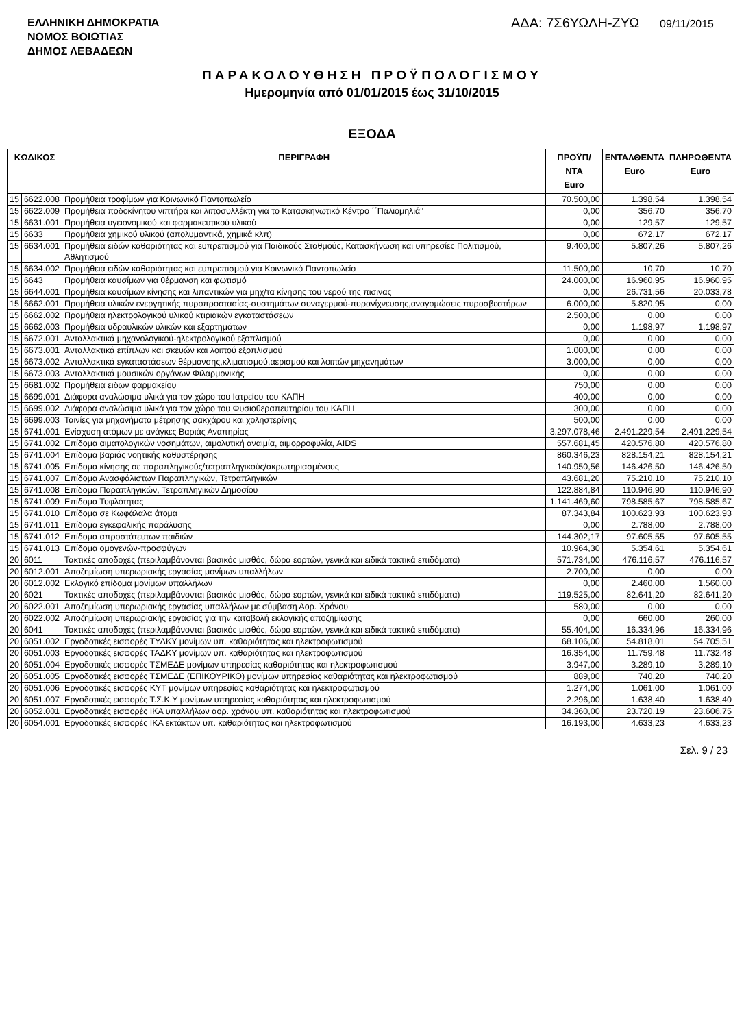ΕΛΛΗΝΙΚΗ ΔΗΜΟΚΡΑΤΙΑ
ΝΟΜΟΣ ΒΟΙΩΤΙΑΣ
ΔΗΜΟΣ ΛΕΒΑΔΕΩΝ
ΑΔΑ: 7Σ6ΥΩΛΗ-ΖΥΩ 09/11/2015
ΠΑΡΑΚΟΛΟΥΘΗΣΗ ΠΡΟΫΠΟΛΟΓΙΣΜΟΥ
Ημερομηνία από 01/01/2015 έως 31/10/2015
ΕΞΟΔΑ
| ΚΩΔΙΚΟΣ | | ΠΕΡΙΓΡΑΦΗ | ΠΡΟΫΠ/ΝΤΑ Euro | ΕΝΤΑΛΘΕΝΤΑ Euro | ΠΛΗΡΩΘΕΝΤΑ Euro |
| --- | --- | --- | --- | --- | --- |
| 15 | 6622.008 | Προμήθεια τροφίμων για Κοινωνικό Παντοπωλείο | 70.500,00 | 1.398,54 | 1.398,54 |
| 15 | 6622.009 | Προμήθεια ποδοκίνητου νιπτήρα και λιποσυλλέκτη για το Κατασκηνωτικό Κέντρο ΄΄Παλιομηλιά'' | 0,00 | 356,70 | 356,70 |
| 15 | 6631.001 | Προμήθεια υγειονομικού και φαρμακευτικού υλικού | 0,00 | 129,57 | 129,57 |
| 15 | 6633 | Προμήθεια χημικού υλικού (απολυμαντικά, χημικά κλπ) | 0,00 | 672,17 | 672,17 |
| 15 | 6634.001 | Προμήθεια ειδών καθαριότητας και ευπρεπισμού για Παιδικούς Σταθμούς, Κατασκήνωση και υπηρεσίες Πολιτισμού, Αθλητισμού | 9.400,00 | 5.807,26 | 5.807,26 |
| 15 | 6634.002 | Προμήθεια ειδών καθαριότητας και ευπρεπισμού για Κοινωνικό Παντοπωλείο | 11.500,00 | 10,70 | 10,70 |
| 15 | 6643 | Προμήθεια καυσίμων για θέρμανση και φωτισμό | 24.000,00 | 16.960,95 | 16.960,95 |
| 15 | 6644.001 | Προμήθεια καυσίμων κίνησης και λιπαντικών για μηχ/τα κίνησης του νερού της πισινας | 0,00 | 26.731,56 | 20.033,78 |
| 15 | 6662.001 | Προμήθεια υλικών ενεργητικής πυροπροστασίας-συστημάτων συναγερμού-πυρανίχνευσης,αναγομώσεις πυροσβεστήρων | 6.000,00 | 5.820,95 | 0,00 |
| 15 | 6662.002 | Προμήθεια ηλεκτρολογικού υλικού κτιριακών εγκαταστάσεων | 2.500,00 | 0,00 | 0,00 |
| 15 | 6662.003 | Προμήθεια υδραυλικών υλικών και εξαρτημάτων | 0,00 | 1.198,97 | 1.198,97 |
| 15 | 6672.001 | Ανταλλακτικά μηχανολογικού-ηλεκτρολογικού εξοπλισμού | 0,00 | 0,00 | 0,00 |
| 15 | 6673.001 | Ανταλλακτικά επίπλων και σκευών και λοιπού εξοπλισμού | 1.000,00 | 0,00 | 0,00 |
| 15 | 6673.002 | Ανταλλακτικά εγκαταστάσεων θέρμανσης,κλιματισμού,αερισμού και λοιπών μηχανημάτων | 3.000,00 | 0,00 | 0,00 |
| 15 | 6673.003 | Ανταλλακτικά μουσικών οργάνων Φιλαρμονικής | 0,00 | 0,00 | 0,00 |
| 15 | 6681.002 | Προμήθεια ειδων φαρμακείου | 750,00 | 0,00 | 0,00 |
| 15 | 6699.001 | Διάφορα αναλώσιμα υλικά για τον χώρο του Ιατρείου του ΚΑΠΗ | 400,00 | 0,00 | 0,00 |
| 15 | 6699.002 | Διάφορα αναλώσιμα υλικά για τον χώρο του Φυσιοθεραπευτηρίου του ΚΑΠΗ | 300,00 | 0,00 | 0,00 |
| 15 | 6699.003 | Ταινίες για μηχανήματα μέτρησης σακχάρου και χοληστερίνης | 500,00 | 0,00 | 0,00 |
| 15 | 6741.001 | Ενίσχυση ατόμων με ανάγκες Βαριάς Αναπηρίας | 3.297.078,46 | 2.491.229,54 | 2.491.229,54 |
| 15 | 6741.002 | Επίδομα αιματολογικών νοσημάτων, αιμολυτική αναιμία, αιμορροφυλία, AIDS | 557.681,45 | 420.576,80 | 420.576,80 |
| 15 | 6741.004 | Επίδομα βαριάς νοητικής καθυστέρησης | 860.346,23 | 828.154,21 | 828.154,21 |
| 15 | 6741.005 | Επίδομα κίνησης σε παραπληγικούς/τετραπληγικούς/ακρωτηριασμένους | 140.950,56 | 146.426,50 | 146.426,50 |
| 15 | 6741.007 | Επίδομα Ανασφάλιστων Παραπληγικών, Τετραπληγικών | 43.681,20 | 75.210,10 | 75.210,10 |
| 15 | 6741.008 | Επίδομα Παραπληγικών, Τετραπληγικών Δημοσίου | 122.884,84 | 110.946,90 | 110.946,90 |
| 15 | 6741.009 | Επίδομα Τυφλότητας | 1.141.469,60 | 798.585,67 | 798.585,67 |
| 15 | 6741.010 | Επίδομα σε Κωφάλαλα άτομα | 87.343,84 | 100.623,93 | 100.623,93 |
| 15 | 6741.011 | Επίδομα εγκεφαλικής παράλυσης | 0,00 | 2.788,00 | 2.788,00 |
| 15 | 6741.012 | Επίδομα απροστάτευτων παιδιών | 144.302,17 | 97.605,55 | 97.605,55 |
| 15 | 6741.013 | Επίδομα ομογενών-προσφύγων | 10.964,30 | 5.354,61 | 5.354,61 |
| 20 | 6011 | Τακτικές αποδοχές (περιλαμβάνονται βασικός μισθός, δώρα εορτών, γενικά και ειδικά τακτικά επιδόματα) | 571.734,00 | 476.116,57 | 476.116,57 |
| 20 | 6012.001 | Αποζημίωση υπερωριακής εργασίας μονίμων υπαλλήλων | 2.700,00 | 0,00 | 0,00 |
| 20 | 6012.002 | Εκλογικό επίδομα μονίμων υπαλλήλων | 0,00 | 2.460,00 | 1.560,00 |
| 20 | 6021 | Τακτικές αποδοχές (περιλαμβάνονται βασικός μισθός, δώρα εορτών, γενικά και ειδικά τακτικά επιδόματα) | 119.525,00 | 82.641,20 | 82.641,20 |
| 20 | 6022.001 | Αποζημίωση υπερωριακής εργασίας υπαλλήλων με σύμβαση Αορ. Χρόνου | 580,00 | 0,00 | 0,00 |
| 20 | 6022.002 | Αποζημίωση υπερωριακής εργασίας για την καταβολή εκλογικής αποζημίωσης | 0,00 | 660,00 | 260,00 |
| 20 | 6041 | Τακτικές αποδοχές (περιλαμβάνονται βασικός μισθός, δώρα εορτών, γενικά και ειδικά τακτικά επιδόματα) | 55.404,00 | 16.334,96 | 16.334,96 |
| 20 | 6051.002 | Εργοδοτικές εισφορές ΤΥΔΚΥ μονίμων υπ. καθαριότητας και ηλεκτροφωτισμού | 68.106,00 | 54.818,01 | 54.705,51 |
| 20 | 6051.003 | Εργοδοτικές εισφορές ΤΑΔΚΥ μονίμων υπ. καθαριότητας και ηλεκτροφωτισμού | 16.354,00 | 11.759,48 | 11.732,48 |
| 20 | 6051.004 | Εργοδοτικές εισφορές ΤΣΜΕΔΕ μονίμων υπηρεσίας καθαριότητας και ηλεκτροφωτισμού | 3.947,00 | 3.289,10 | 3.289,10 |
| 20 | 6051.005 | Εργοδοτικές εισφορές ΤΣΜΕΔΕ (ΕΠΙΚΟΥΡΙΚΟ) μονίμων υπηρεσίας καθαριότητας και ηλεκτροφωτισμού | 889,00 | 740,20 | 740,20 |
| 20 | 6051.006 | Εργοδοτικές εισφορές ΚΥΤ μονίμων υπηρεσίας καθαριότητας και ηλεκτροφωτισμού | 1.274,00 | 1.061,00 | 1.061,00 |
| 20 | 6051.007 | Εργοδοτικές εισφορές Τ.Σ.Κ.Υ μονίμων υπηρεσίας καθαριότητας και ηλεκτροφωτισμού | 2.296,00 | 1.638,40 | 1.638,40 |
| 20 | 6052.001 | Εργοδοτικές εισφορές ΙΚΑ υπαλλήλων αορ. χρόνου υπ. καθαριότητας και ηλεκτροφωτισμού | 34.360,00 | 23.720,19 | 23.606,75 |
| 20 | 6054.001 | Εργοδοτικές εισφορές ΙΚΑ εκτάκτων υπ. καθαριότητας και ηλεκτροφωτισμού | 16.193,00 | 4.633,23 | 4.633,23 |
Σελ. 9 / 23